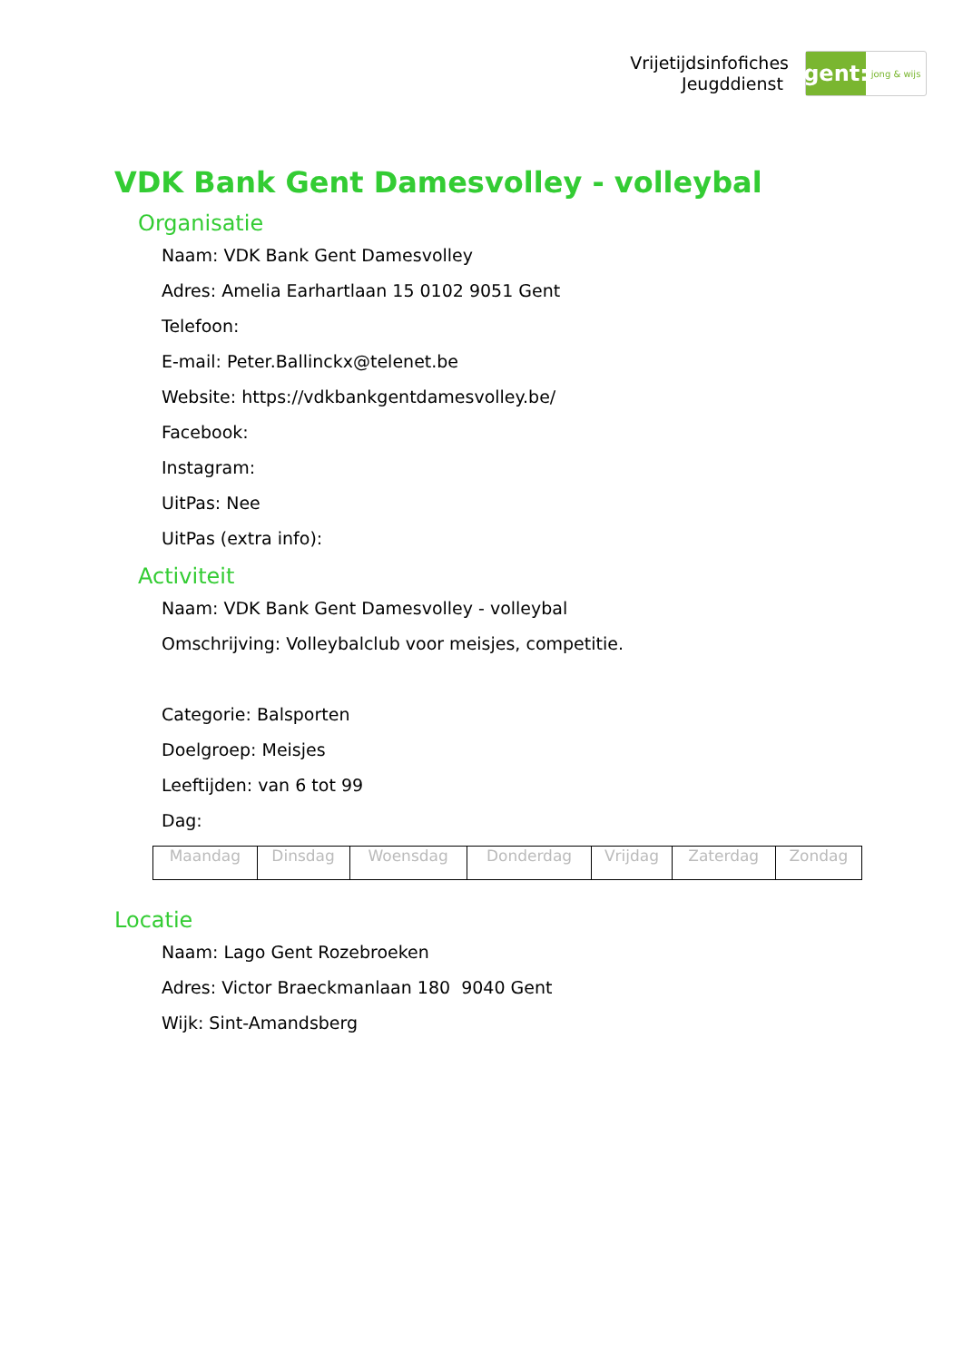Vrijetijdsinfofiches
Jeugddienst
gent:
jong & wijs
VDK Bank Gent Damesvolley - volleybal
Organisatie
Naam: VDK Bank Gent Damesvolley
Adres: Amelia Earhartlaan 15 0102 9051 Gent
Telefoon:
E-mail: Peter.Ballinckx@telenet.be
Website: https://vdkbankgentdamesvolley.be/
Facebook:
Instagram:
UitPas: Nee
UitPas (extra info):
Activiteit
Naam: VDK Bank Gent Damesvolley - volleybal
Omschrijving: Volleybalclub voor meisjes, competitie.
Categorie: Balsporten
Doelgroep: Meisjes
Leeftijden: van 6 tot 99
Dag:
| Maandag | Dinsdag | Woensdag | Donderdag | Vrijdag | Zaterdag | Zondag |
Locatie
Naam: Lago Gent Rozebroeken
Adres: Victor Braeckmanlaan 180 9040 Gent
Wijk: Sint-Amandsberg